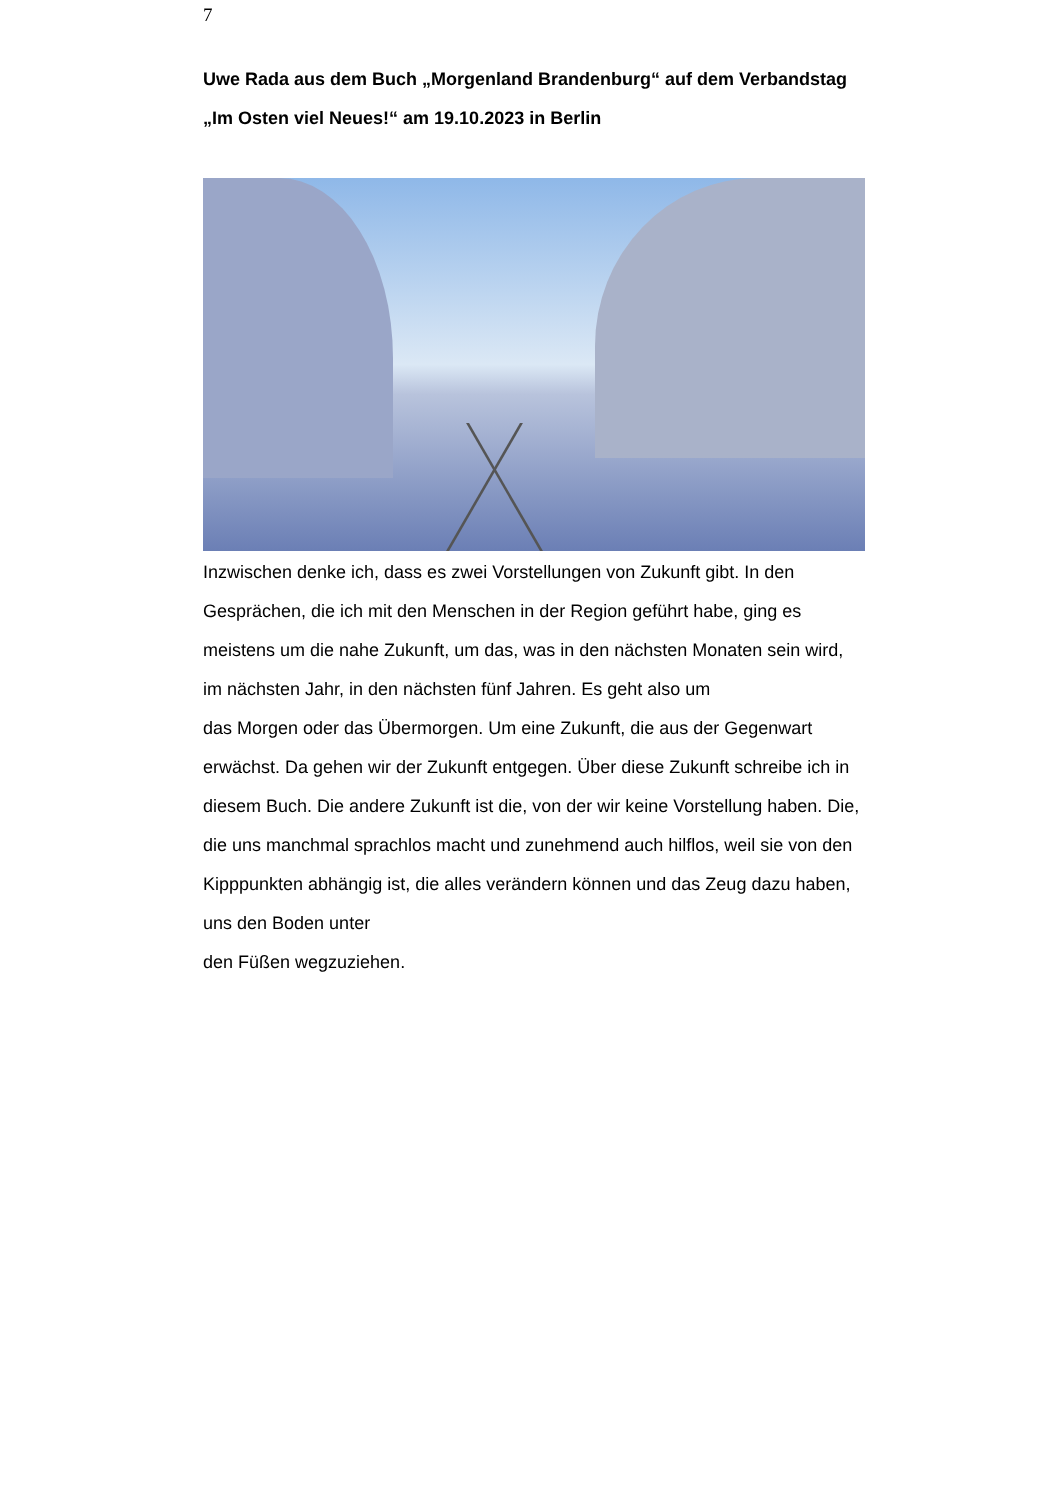7
Uwe Rada aus dem Buch „Morgenland Brandenburg“ auf dem Verbandstag „Im Osten viel Neues!“ am 19.10.2023 in Berlin
Inzwischen denke ich, dass es zwei Vorstellungen von Zukunft gibt. In den Gesprächen, die ich mit den Menschen in der Region geführt habe, ging es meistens um die nahe Zukunft, um das, was in den nächsten Monaten sein wird, im nächsten Jahr, in den nächsten fünf Jahren. Es geht also um
das Morgen oder das Übermorgen. Um eine Zukunft, die aus der Gegenwart erwächst. Da gehen wir der Zukunft entgegen. Über diese Zukunft schreibe ich in diesem Buch. Die andere Zukunft ist die, von der wir keine Vorstellung haben. Die, die uns manchmal sprachlos macht und zunehmend auch hilflos, weil sie von den Kipppunkten abhängig ist, die alles verändern können und das Zeug dazu haben, uns den Boden unter
den Füßen wegzuziehen.